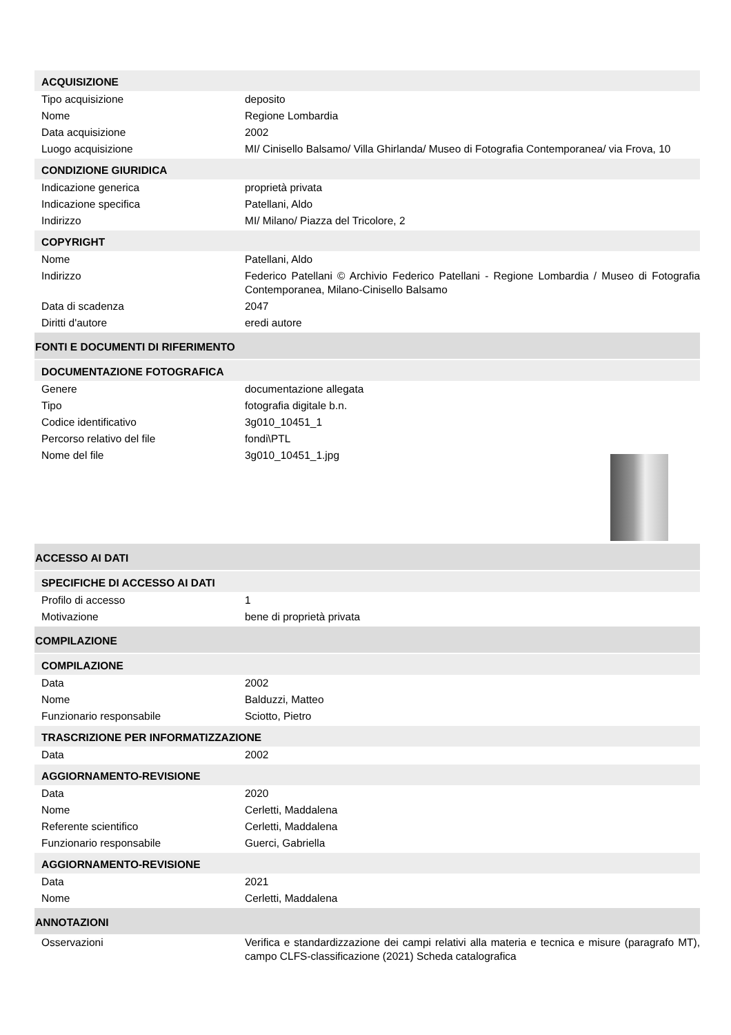ACQUISIZIONE
| Tipo acquisizione | deposito |
| Nome | Regione Lombardia |
| Data acquisizione | 2002 |
| Luogo acquisizione | MI/ Cinisello Balsamo/ Villa Ghirlanda/ Museo di Fotografia Contemporanea/ via Frova, 10 |
CONDIZIONE GIURIDICA
| Indicazione generica | proprietà privata |
| Indicazione specifica | Patellani, Aldo |
| Indirizzo | MI/ Milano/ Piazza del Tricolore, 2 |
COPYRIGHT
| Nome | Patellani, Aldo |
| Indirizzo | Federico Patellani © Archivio Federico Patellani - Regione Lombardia / Museo di Fotografia Contemporanea, Milano-Cinisello Balsamo |
| Data di scadenza | 2047 |
| Diritti d'autore | eredi autore |
FONTI E DOCUMENTI DI RIFERIMENTO
DOCUMENTAZIONE FOTOGRAFICA
| Genere | documentazione allegata |
| Tipo | fotografia digitale b.n. |
| Codice identificativo | 3g010_10451_1 |
| Percorso relativo del file | fondi\PTL |
| Nome del file | 3g010_10451_1.jpg |
ACCESSO AI DATI
SPECIFICHE DI ACCESSO AI DATI
| Profilo di accesso | 1 |
| Motivazione | bene di proprietà privata |
COMPILAZIONE
COMPILAZIONE
| Data | 2002 |
| Nome | Balduzzi, Matteo |
| Funzionario responsabile | Sciotto, Pietro |
TRASCRIZIONE PER INFORMATIZZAZIONE
| Data | 2002 |
AGGIORNAMENTO-REVISIONE
| Data | 2020 |
| Nome | Cerletti, Maddalena |
| Referente scientifico | Cerletti, Maddalena |
| Funzionario responsabile | Guerci, Gabriella |
AGGIORNAMENTO-REVISIONE
| Data | 2021 |
| Nome | Cerletti, Maddalena |
ANNOTAZIONI
| Osservazioni | Verifica e standardizzazione dei campi relativi alla materia e tecnica e misure (paragrafo MT), campo CLFS-classificazione (2021) Scheda catalografica |